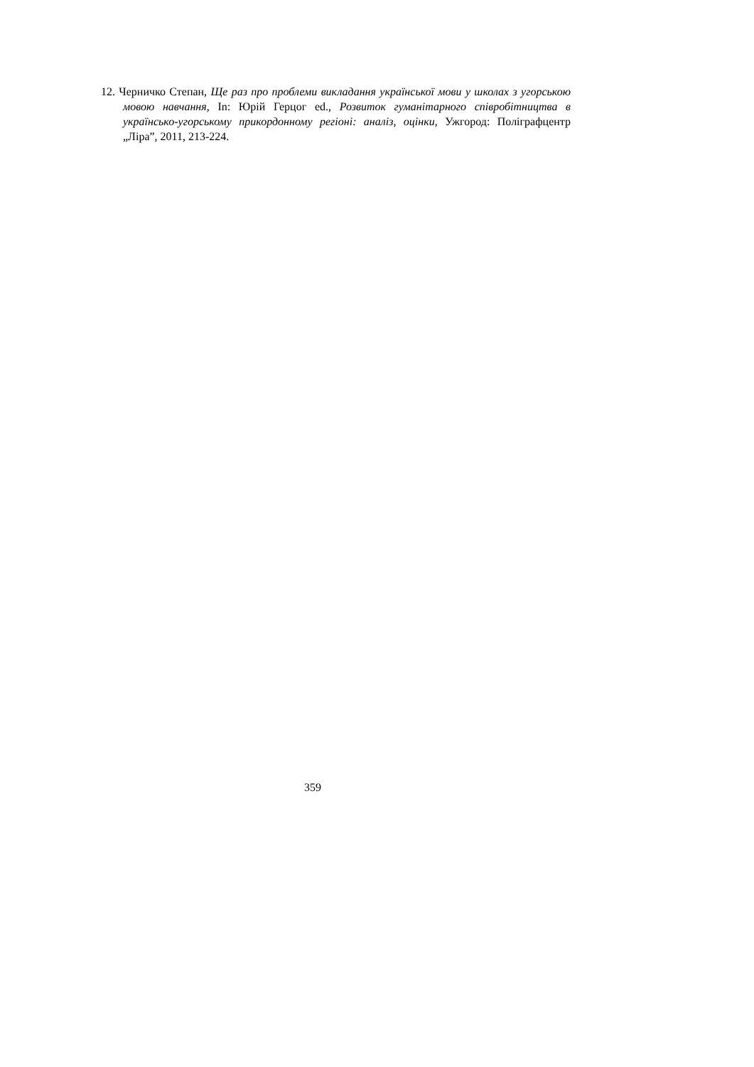12. Черничко Степан, Ще раз про проблеми викладання української мови у школах з угорською мовою навчання, In: Юрій Герцог ed., Розвиток гуманітарного співробітництва в українсько-угорському прикордонному регіоні: аналіз, оцінки, Ужгород: Поліграфцентр „Ліра”, 2011, 213-224.
359